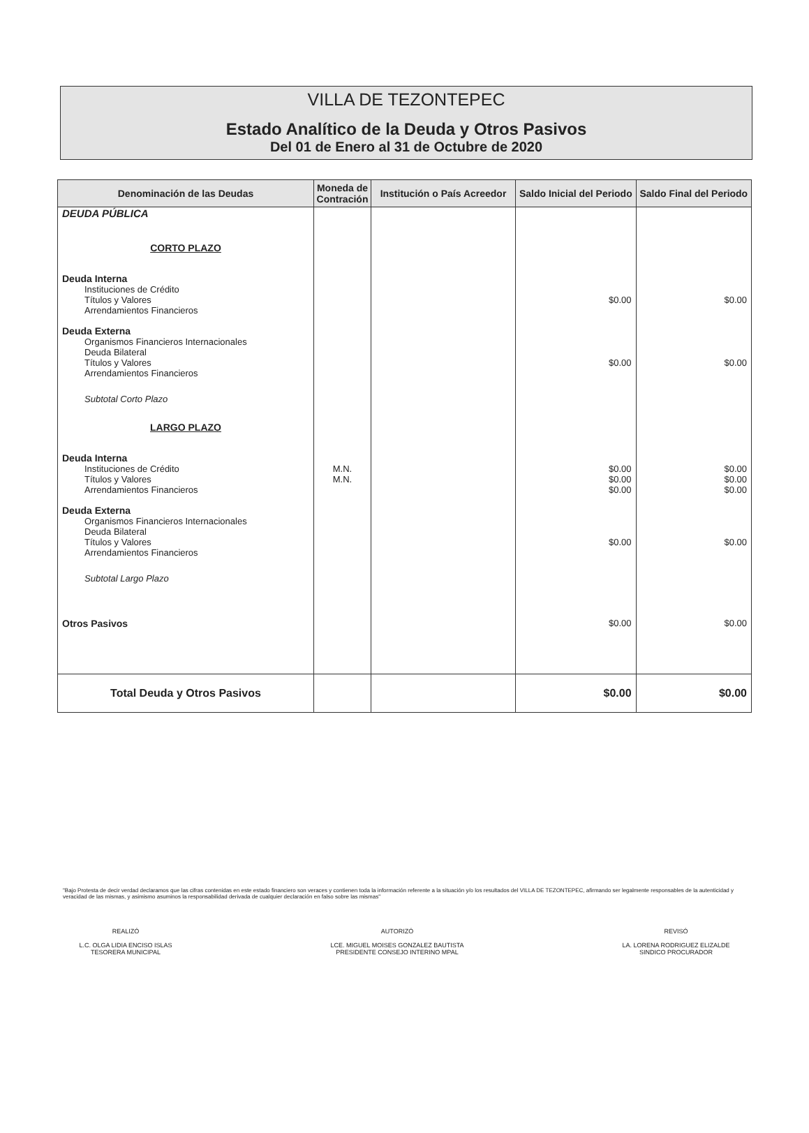VILLA DE TEZONTEPEC
Estado Analítico de la Deuda y Otros Pasivos
Del 01 de Enero al 31 de Octubre de 2020
| Denominación de las Deudas | Moneda de Contración | Institución o País Acreedor | Saldo Inicial del Periodo | Saldo Final del Periodo |
| --- | --- | --- | --- | --- |
| DEUDA PÚBLICA | | | | |
| CORTO PLAZO | | | | |
| Deuda Interna | | | | |
| Instituciones de Crédito Títulos y Valores Arrendamientos Financieros | | | $0.00 | $0.00 |
| Deuda Externa | | | | |
| Organismos Financieros Internacionales Deuda Bilateral Títulos y Valores Arrendamientos Financieros | | | $0.00 | $0.00 |
| Subtotal Corto Plazo | | | | |
| LARGO PLAZO | | | | |
| Deuda Interna | | | | |
| Instituciones de Crédito Títulos y Valores Arrendamientos Financieros | M.N. M.N. | | $0.00 $0.00 $0.00 | $0.00 $0.00 $0.00 |
| Deuda Externa | | | | |
| Organismos Financieros Internacionales Deuda Bilateral Títulos y Valores Arrendamientos Financieros | | | $0.00 | $0.00 |
| Subtotal Largo Plazo | | | | |
| Otros Pasivos | | | $0.00 | $0.00 |
| Total Deuda y Otros Pasivos | | | $0.00 | $0.00 |
"Bajo Protesta de decir verdad declaramos que las cifras contenidas en este estado financiero son veraces y contienen toda la información referente a la situación y/o los resultados del VILLA DE TEZONTEPEC, afirmando ser legalmente responsables de la autenticidad y veracidad de las mismas, y asimismo asuminos la responsabilidad derivada de cualquier declaración en falso sobre las mismas"
REALIZÓ
L.C. OLGA LIDIA ENCISO ISLAS
TESORERA MUNICIPAL
AUTORIZÓ
LCE. MIGUEL MOISES GONZALEZ BAUTISTA
PRESIDENTE CONSEJO INTERINO MPAL
REVISÓ
LA. LORENA RODRIGUEZ ELIZALDE
SINDICO PROCURADOR